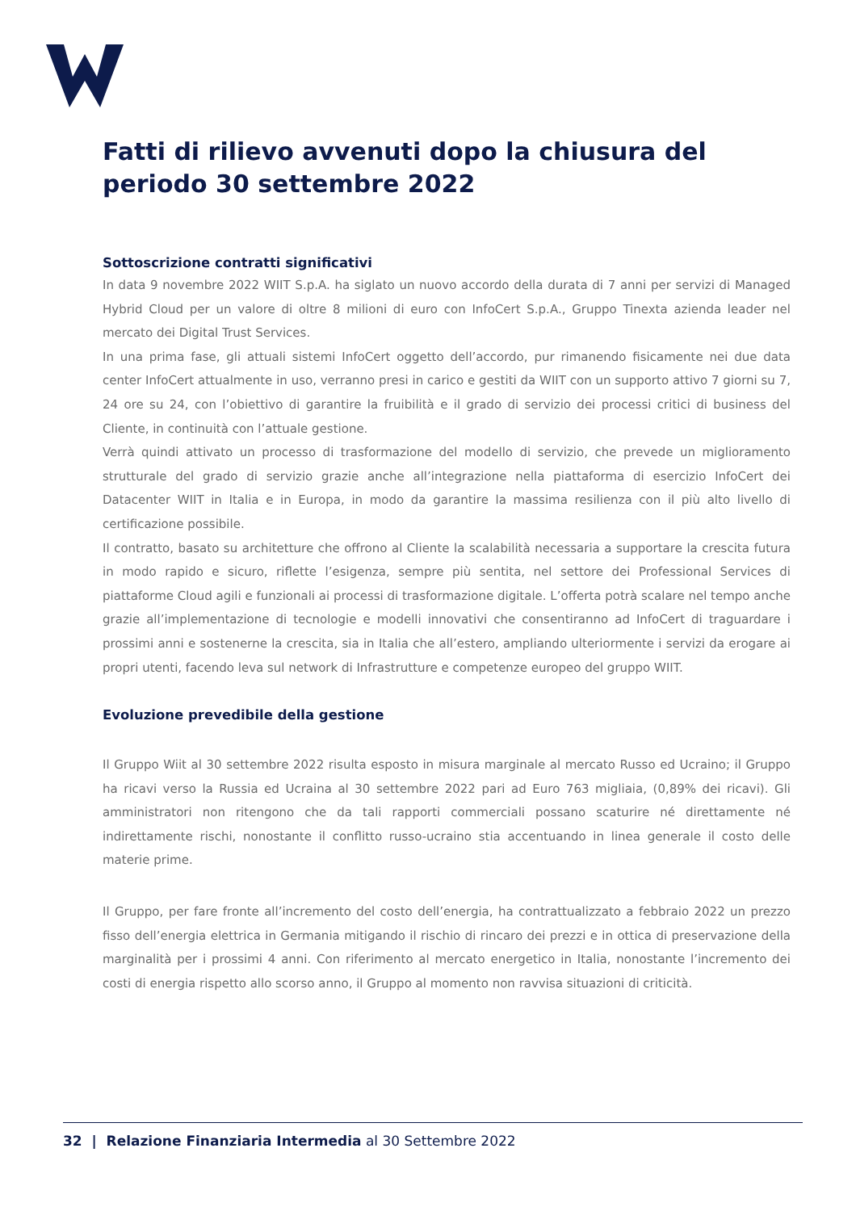Fatti di rilievo avvenuti dopo la chiusura del periodo 30 settembre 2022
Sottoscrizione contratti significativi
In data 9 novembre 2022 WIIT S.p.A. ha siglato un nuovo accordo della durata di 7 anni per servizi di Managed Hybrid Cloud per un valore di oltre 8 milioni di euro con InfoCert S.p.A., Gruppo Tinexta azienda leader nel mercato dei Digital Trust Services.
In una prima fase, gli attuali sistemi InfoCert oggetto dell’accordo, pur rimanendo fisicamente nei due data center InfoCert attualmente in uso, verranno presi in carico e gestiti da WIIT con un supporto attivo 7 giorni su 7, 24 ore su 24, con l’obiettivo di garantire la fruibilità e il grado di servizio dei processi critici di business del Cliente, in continuità con l’attuale gestione.
Verrà quindi attivato un processo di trasformazione del modello di servizio, che prevede un miglioramento strutturale del grado di servizio grazie anche all’integrazione nella piattaforma di esercizio InfoCert dei Datacenter WIIT in Italia e in Europa, in modo da garantire la massima resilienza con il più alto livello di certificazione possibile.
Il contratto, basato su architetture che offrono al Cliente la scalabilità necessaria a supportare la crescita futura in modo rapido e sicuro, riflette l’esigenza, sempre più sentita, nel settore dei Professional Services di piattaforme Cloud agili e funzionali ai processi di trasformazione digitale. L’offerta potrà scalare nel tempo anche grazie all’implementazione di tecnologie e modelli innovativi che consentiranno ad InfoCert di traguardare i prossimi anni e sostenerne la crescita, sia in Italia che all’estero, ampliando ulteriormente i servizi da erogare ai propri utenti, facendo leva sul network di Infrastrutture e competenze europeo del gruppo WIIT.
Evoluzione prevedibile della gestione
Il Gruppo Wiit al 30 settembre 2022 risulta esposto in misura marginale al mercato Russo ed Ucraino; il Gruppo ha ricavi verso la Russia ed Ucraina al 30 settembre 2022 pari ad Euro 763 migliaia, (0,89% dei ricavi). Gli amministratori non ritengono che da tali rapporti commerciali possano scaturire né direttamente né indirettamente rischi, nonostante il conflitto russo-ucraino stia accentuando in linea generale il costo delle materie prime.
Il Gruppo, per fare fronte all’incremento del costo dell’energia, ha contrattualizzato a febbraio 2022 un prezzo fisso dell’energia elettrica in Germania mitigando il rischio di rincaro dei prezzi e in ottica di preservazione della marginalità per i prossimi 4 anni. Con riferimento al mercato energetico in Italia, nonostante l’incremento dei costi di energia rispetto allo scorso anno, il Gruppo al momento non ravvisa situazioni di criticità.
32 | Relazione Finanziaria Intermedia al 30 Settembre 2022